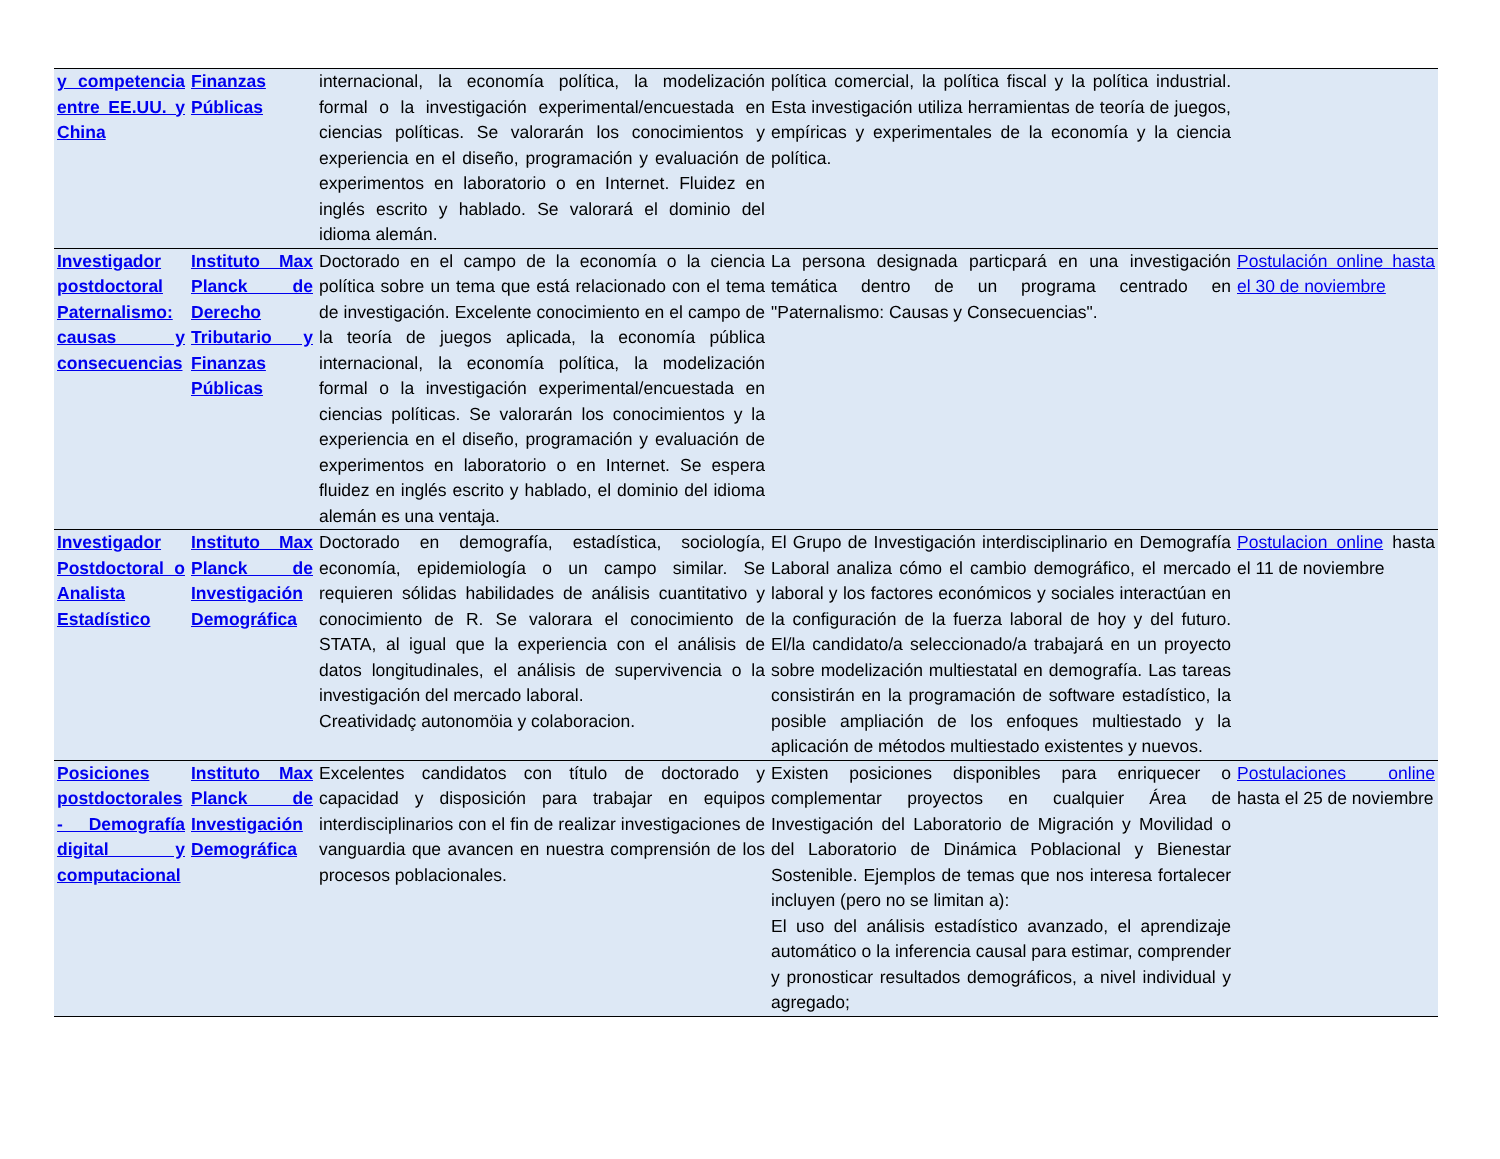| y competencia entre EE.UU. y China | Finanzas Públicas | internacional, la economía política, la modelización formal o la investigación experimental/encuestada en ciencias políticas. Se valorarán los conocimientos y experiencia en el diseño, programación y evaluación de experimentos en laboratorio o en Internet. Fluidez en inglés escrito y hablado. Se valorará el dominio del idioma alemán. | política comercial, la política fiscal y la política industrial. Esta investigación utiliza herramientas de teoría de juegos, empíricas y experimentales de la economía y la ciencia política. | |
| Investigador postdoctoral Paternalismo: causas y consecuencias | Instituto Max Planck de Derecho Tributario y Finanzas Públicas | Doctorado en el campo de la economía o la ciencia política sobre un tema que está relacionado con el tema de investigación. Excelente conocimiento en el campo de la teoría de juegos aplicada, la economía pública internacional, la economía política, la modelización formal o la investigación experimental/encuestada en ciencias políticas. Se valorarán los conocimientos y la experiencia en el diseño, programación y evaluación de experimentos en laboratorio o en Internet. Se espera fluidez en inglés escrito y hablado, el dominio del idioma alemán es una ventaja. | La persona designada particpará en una investigación temática dentro de un programa centrado en "Paternalismo: Causas y Consecuencias". | Postulación online hasta el 30 de noviembre |
| Investigador Postdoctoral o Analista Estadístico | Instituto Max Planck de Investigación Demográfica | Doctorado en demografía, estadística, sociología, economía, epidemiología o un campo similar. Se requieren sólidas habilidades de análisis cuantitativo y conocimiento de R. Se valorara el conocimiento de STATA, al igual que la experiencia con el análisis de datos longitudinales, el análisis de supervivencia o la investigación del mercado laboral. Creatividadç autonomöia y colaboracion. | El Grupo de Investigación interdisciplinario en Demografía Laboral analiza cómo el cambio demográfico, el mercado laboral y los factores económicos y sociales interactúan en la configuración de la fuerza laboral de hoy y del futuro. El/la candidato/a seleccionado/a trabajará en un proyecto sobre modelización multiestatal en demografía. Las tareas consistirán en la programación de software estadístico, la posible ampliación de los enfoques multiestado y la aplicación de métodos multiestado existentes y nuevos. | Postulacion online hasta el 11 de noviembre |
| Posiciones postdoctorales - Demografía digital y computacional | Instituto Max Planck de Investigación Demográfica | Excelentes candidatos con título de doctorado y capacidad y disposición para trabajar en equipos interdisciplinarios con el fin de realizar investigaciones de vanguardia que avancen en nuestra comprensión de los procesos poblacionales. | Existen posiciones disponibles para enriquecer o complementar proyectos en cualquier Área de Investigación del Laboratorio de Migración y Movilidad o del Laboratorio de Dinámica Poblacional y Bienestar Sostenible. Ejemplos de temas que nos interesa fortalecer incluyen (pero no se limitan a): El uso del análisis estadístico avanzado, el aprendizaje automático o la inferencia causal para estimar, comprender y pronosticar resultados demográficos, a nivel individual y agregado; | Postulaciones online hasta el 25 de noviembre |